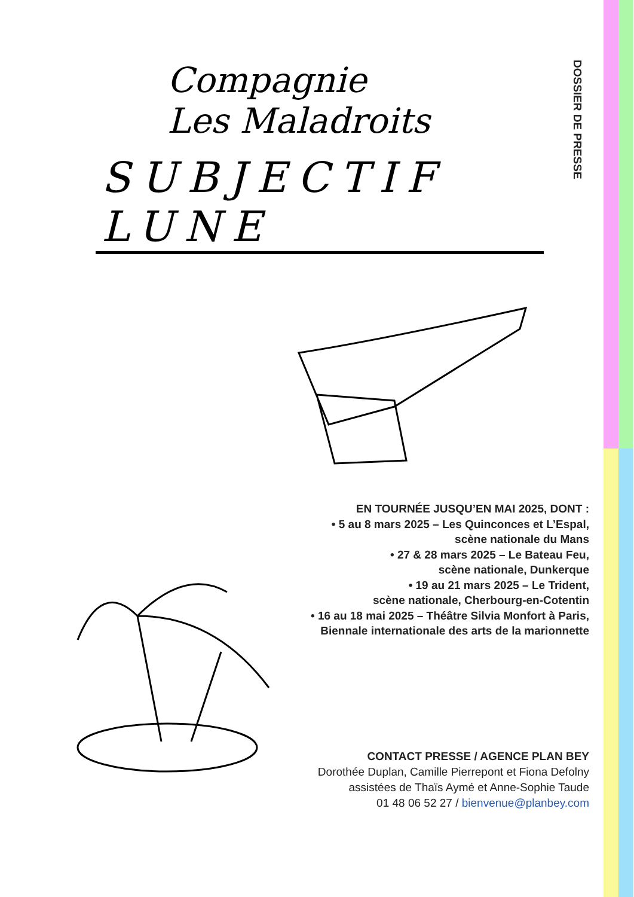Compagnie
Les Maladroits
SUBJECTIF LUNE
DOSSIER DE PRESSE
EN TOURNÉE JUSQU’EN MAI 2025, DONT :
• 5 au 8 mars 2025 – Les Quinconces et L’Espal,
scène nationale du Mans
• 27 & 28 mars 2025 – Le Bateau Feu,
scène nationale, Dunkerque
• 19 au 21 mars 2025 – Le Trident,
scène nationale, Cherbourg-en-Cotentin
• 16 au 18 mai 2025 – Théâtre Silvia Monfort à Paris,
Biennale internationale des arts de la marionnette
CONTACT PRESSE / AGENCE PLAN BEY
Dorothée Duplan, Camille Pierrepont et Fiona Defolny
assistées de Thaïs Aymé et Anne-Sophie Taude
01 48 06 52 27 / bienvenue@planbey.com